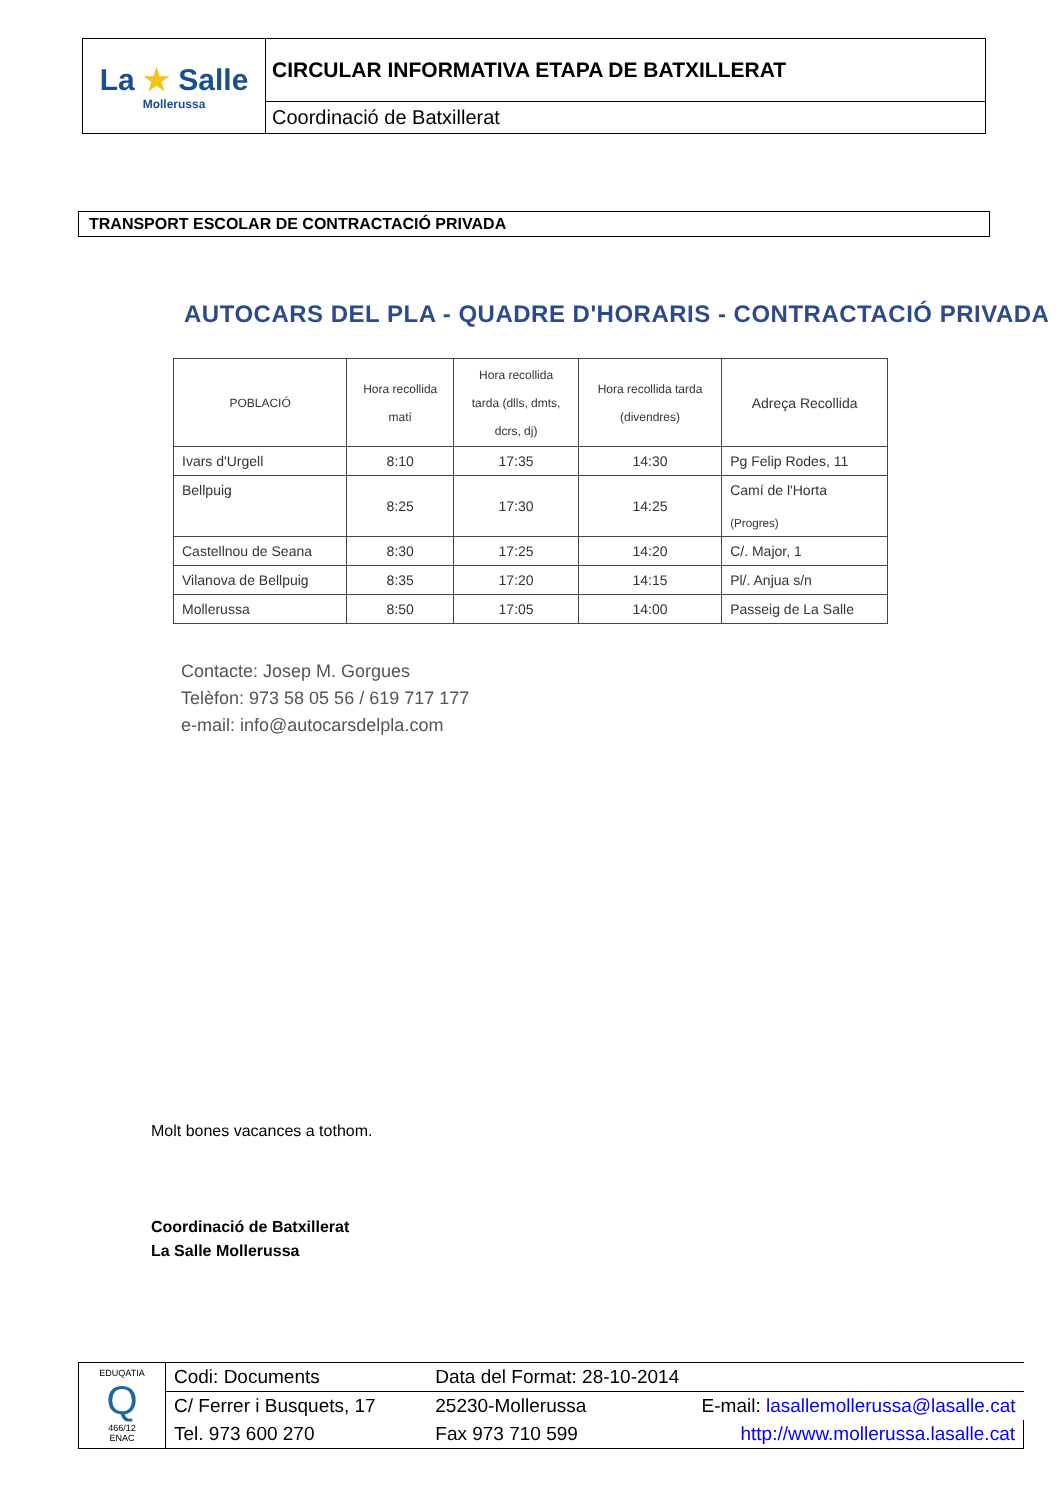| La ★ Salle Mollerussa | CIRCULAR INFORMATIVA ETAPA DE BATXILLERAT |
| | Coordinació de Batxillerat |
TRANSPORT ESCOLAR DE CONTRACTACIÓ PRIVADA
AUTOCARS DEL PLA - QUADRE D'HORARIS - CONTRACTACIÓ PRIVADA
| POBLACIÓ | Hora recollida matí | Hora recollida tarda (dlls, dmts, dcrs, dj) | Hora recollida tarda (divendres) | Adreça Recollida |
| --- | --- | --- | --- | --- |
| Ivars d'Urgell | 8:10 | 17:35 | 14:30 | Pg Felip Rodes, 11 |
| Bellpuig | 8:25 | 17:30 | 14:25 | Camí de l'Horta (Progres) |
| Castellnou de Seana | 8:30 | 17:25 | 14:20 | C/. Major, 1 |
| Vilanova de Bellpuig | 8:35 | 17:20 | 14:15 | Pl/. Anjua s/n |
| Mollerussa | 8:50 | 17:05 | 14:00 | Passeig de La Salle |
Contacte: Josep M. Gorgues
Telèfon: 973 58 05 56 / 619 717 177
e-mail: info@autocarsdelpla.com
Molt bones vacances a tothom.
Coordinació de Batxillerat
La Salle Mollerussa
| EDUQATIA Q 466/12 ENAC | Codi: Documents | Data del Format: 28-10-2014 | |
| | C/ Ferrer i Busquets, 17 | 25230-Mollerussa | E-mail: lasallemollerussa@lasalle.cat |
| | Tel. 973 600 270 | Fax 973 710 599 | http://www.mollerussa.lasalle.cat |